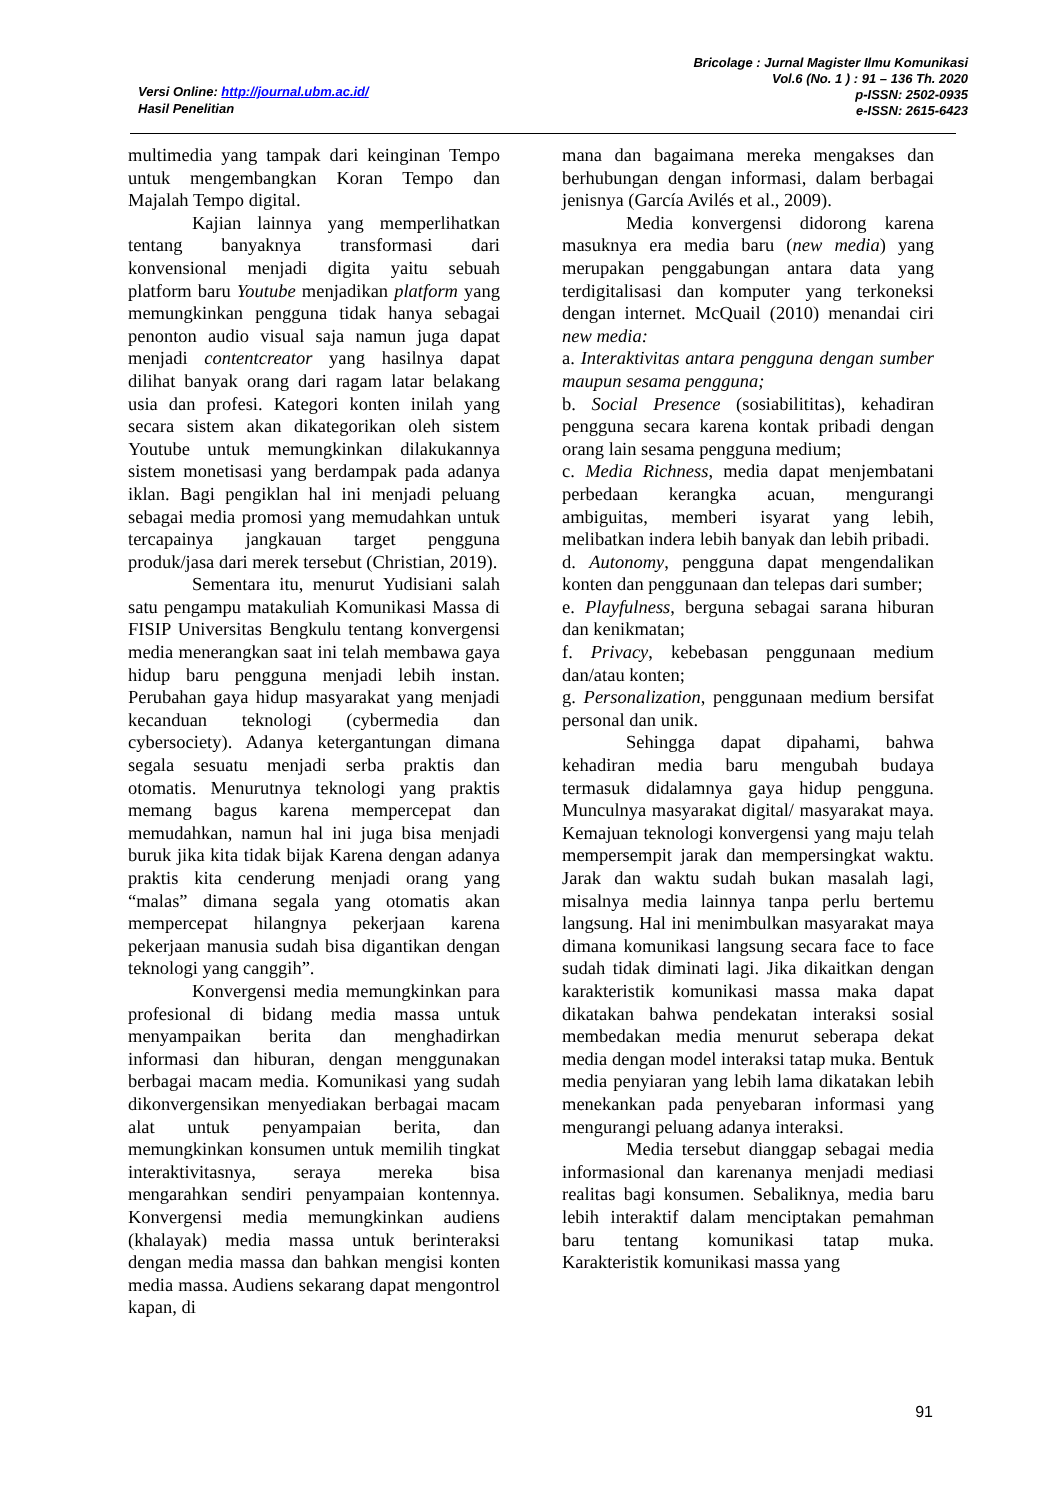Versi Online: http://journal.ubm.ac.id/
Hasil Penelitian
Bricolage : Jurnal Magister Ilmu Komunikasi
Vol.6 (No. 1 ) : 91 – 136 Th. 2020
p-ISSN: 2502-0935
e-ISSN: 2615-6423
multimedia yang tampak dari keinginan Tempo untuk mengembangkan Koran Tempo dan Majalah Tempo digital.
Kajian lainnya yang memperlihatkan tentang banyaknya transformasi dari konvensional menjadi digita yaitu sebuah platform baru Youtube menjadikan platform yang memungkinkan pengguna tidak hanya sebagai penonton audio visual saja namun juga dapat menjadi contentcreator yang hasilnya dapat dilihat banyak orang dari ragam latar belakang usia dan profesi. Kategori konten inilah yang secara sistem akan dikategorikan oleh sistem Youtube untuk memungkinkan dilakukannya sistem monetisasi yang berdampak pada adanya iklan. Bagi pengiklan hal ini menjadi peluang sebagai media promosi yang memudahkan untuk tercapainya jangkauan target pengguna produk/jasa dari merek tersebut (Christian, 2019).
Sementara itu, menurut Yudisiani salah satu pengampu matakuliah Komunikasi Massa di FISIP Universitas Bengkulu tentang konvergensi media menerangkan saat ini telah membawa gaya hidup baru pengguna menjadi lebih instan. Perubahan gaya hidup masyarakat yang menjadi kecanduan teknologi (cybermedia dan cybersociety). Adanya ketergantungan dimana segala sesuatu menjadi serba praktis dan otomatis. Menurutnya teknologi yang praktis memang bagus karena mempercepat dan memudahkan, namun hal ini juga bisa menjadi buruk jika kita tidak bijak Karena dengan adanya praktis kita cenderung menjadi orang yang “malas” dimana segala yang otomatis akan mempercepat hilangnya pekerjaan karena pekerjaan manusia sudah bisa digantikan dengan teknologi yang canggih”.
Konvergensi media memungkinkan para profesional di bidang media massa untuk menyampaikan berita dan menghadirkan informasi dan hiburan, dengan menggunakan berbagai macam media. Komunikasi yang sudah dikonvergensikan menyediakan berbagai macam alat untuk penyampaian berita, dan memungkinkan konsumen untuk memilih tingkat interaktivitasnya, seraya mereka bisa mengarahkan sendiri penyampaian kontennya. Konvergensi media memungkinkan audiens (khalayak) media massa untuk berinteraksi dengan media massa dan bahkan mengisi konten media massa. Audiens sekarang dapat mengontrol kapan, di
mana dan bagaimana mereka mengakses dan berhubungan dengan informasi, dalam berbagai jenisnya (García Avilés et al., 2009).
Media konvergensi didorong karena masuknya era media baru (new media) yang merupakan penggabungan antara data yang terdigitalisasi dan komputer yang terkoneksi dengan internet. McQuail (2010) menandai ciri new media:
a. Interaktivitas antara pengguna dengan sumber maupun sesama pengguna;
b. Social Presence (sosiabilititas), kehadiran pengguna secara karena kontak pribadi dengan orang lain sesama pengguna medium;
c. Media Richness, media dapat menjembatani perbedaan kerangka acuan, mengurangi ambiguitas, memberi isyarat yang lebih, melibatkan indera lebih banyak dan lebih pribadi.
d. Autonomy, pengguna dapat mengendalikan konten dan penggunaan dan telepas dari sumber;
e. Playfulness, berguna sebagai sarana hiburan dan kenikmatan;
f. Privacy, kebebasan penggunaan medium dan/atau konten;
g. Personalization, penggunaan medium bersifat personal dan unik.
Sehingga dapat dipahami, bahwa kehadiran media baru mengubah budaya termasuk didalamnya gaya hidup pengguna. Munculnya masyarakat digital/ masyarakat maya. Kemajuan teknologi konvergensi yang maju telah mempersempit jarak dan mempersingkat waktu. Jarak dan waktu sudah bukan masalah lagi, misalnya media lainnya tanpa perlu bertemu langsung. Hal ini menimbulkan masyarakat maya dimana komunikasi langsung secara face to face sudah tidak diminati lagi. Jika dikaitkan dengan karakteristik komunikasi massa maka dapat dikatakan bahwa pendekatan interaksi sosial membedakan media menurut seberapa dekat media dengan model interaksi tatap muka. Bentuk media penyiaran yang lebih lama dikatakan lebih menekankan pada penyebaran informasi yang mengurangi peluang adanya interaksi.
Media tersebut dianggap sebagai media informasional dan karenanya menjadi mediasi realitas bagi konsumen. Sebaliknya, media baru lebih interaktif dalam menciptakan pemahman baru tentang komunikasi tatap muka. Karakteristik komunikasi massa yang
91